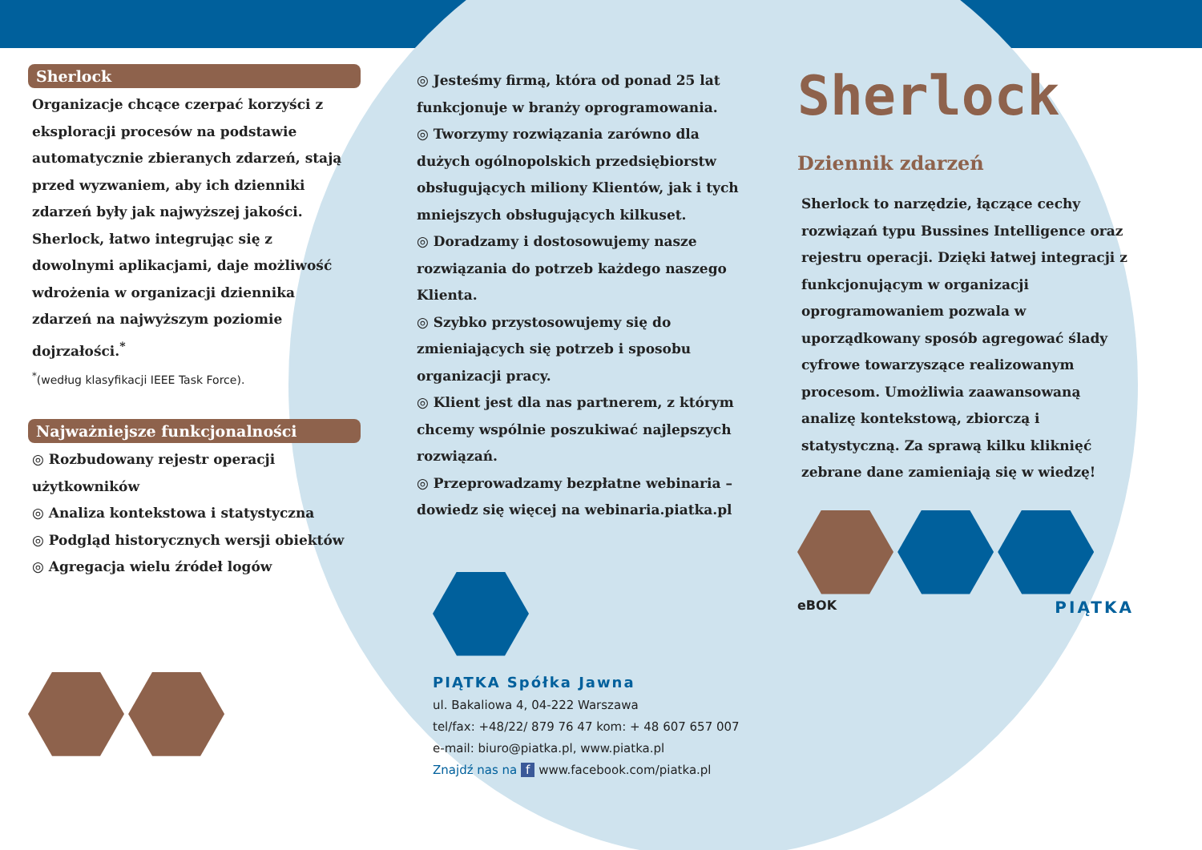Sherlock
Organizacje chcące czerpać korzyści z eksploracji procesów na podstawie automatycznie zbieranych zdarzeń, stają przed wyzwaniem, aby ich dzienniki zdarzeń były jak najwyższej jakości. Sherlock, łatwo integrując się z dowolnymi aplikacjami, daje możliwość wdrożenia w organizacji dziennika zdarzeń na najwyższym poziomie dojrzałości.<sup>*</sup>
<sup>*</sup> (według klasyfikacji IEEE Task Force).
Najważniejsze funkcjonalności
◎ Rozbudowany rejestr operacji użytkowników
◎ Analiza kontekstowa i statystyczna
◎ Podgląd historycznych wersji obiektów
◎ Agregacja wielu źródeł logów
◎ Jesteśmy firmą, która od ponad 25 lat funkcjonuje w branży oprogramowania.
◎ Tworzymy rozwiązania zarówno dla dużych ogólnopolskich przedsiębiorstw obsługujących miliony Klientów, jak i tych mniejszych obsługujących kilkuset.
◎ Doradzamy i dostosowujemy nasze rozwiązania do potrzeb każdego naszego Klienta.
◎ Szybko przystosowujemy się do zmieniających się potrzeb i sposobu organizacji pracy.
◎ Klient jest dla nas partnerem, z którym chcemy wspólnie poszukiwać najlepszych rozwiązań.
◎ Przeprowadzamy bezpłatne webinaria – dowiedz się więcej na webinaria.piatka.pl
PIĄTKA Spółka Jawna
ul. Bakaliowa 4, 04-222 Warszawa
tel/fax: +48/22/ 879 76 47 kom: + 48 607 657 007
e-mail: biuro@piatka.pl, www.piatka.pl
Znajdź nas na f www.facebook.com/piatka.pl
Sherlock
Dziennik zdarzeń
Sherlock to narzędzie, łączące cechy rozwiązań typu Bussines Intelligence oraz rejestru operacji. Dzięki łatwej integracji z funkcjonującym w organizacji oprogramowaniem pozwala w uporządkowany sposób agregować ślady cyfrowe towarzyszące realizowanym procesom. Umożliwia zaawansowaną analizę kontekstową, zbiorczą i statystyczną. Za sprawą kilku kliknięć zebrane dane zamieniają się w wiedzę!
eBOK PIĄTKA